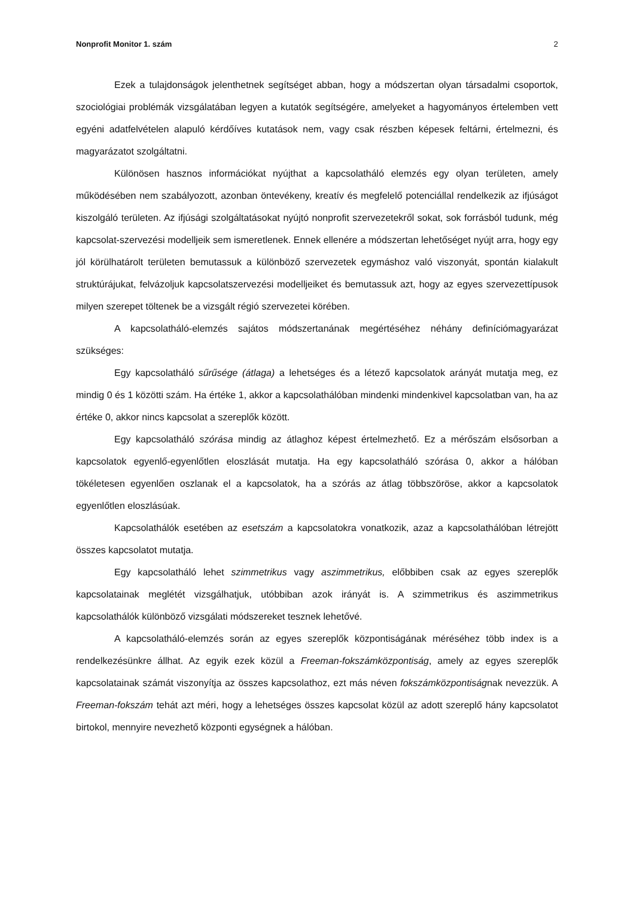Nonprofit Monitor 1. szám 2
Ezek a tulajdonságok jelenthetnek segítséget abban, hogy a módszertan olyan társadalmi csoportok, szociológiai problémák vizsgálatában legyen a kutatók segítségére, amelyeket a hagyományos értelemben vett egyéni adatfelvételen alapuló kérdőíves kutatások nem, vagy csak részben képesek feltárni, értelmezni, és magyarázatot szolgáltatni.
Különösen hasznos információkat nyújthat a kapcsolatháló elemzés egy olyan területen, amely működésében nem szabályozott, azonban öntevékeny, kreatív és megfelelő potenciállal rendelkezik az ifjúságot kiszolgáló területen. Az ifjúsági szolgáltatásokat nyújtó nonprofit szervezetekről sokat, sok forrásból tudunk, még kapcsolat-szervezési modelljeik sem ismeretlenek. Ennek ellenére a módszertan lehetőséget nyújt arra, hogy egy jól körülhatárolt területen bemutassuk a különböző szervezetek egymáshoz való viszonyát, spontán kialakult struktúrájukat, felvázoljuk kapcsolatszervezési modelljeiket és bemutassuk azt, hogy az egyes szervezettípusok milyen szerepet töltenek be a vizsgált régió szervezetei körében.
A kapcsolatháló-elemzés sajátos módszertanának megértéséhez néhány definíciómagyarázat szükséges:
Egy kapcsolatháló sűrűsége (átlaga) a lehetséges és a létező kapcsolatok arányát mutatja meg, ez mindig 0 és 1 közötti szám. Ha értéke 1, akkor a kapcsolathálóban mindenki mindenkivel kapcsolatban van, ha az értéke 0, akkor nincs kapcsolat a szereplők között.
Egy kapcsolatháló szórása mindig az átlaghoz képest értelmezhető. Ez a mérőszám elsősorban a kapcsolatok egyenlő-egyenlőtlen eloszlását mutatja. Ha egy kapcsolatháló szórása 0, akkor a hálóban tökéletesen egyenlően oszlanak el a kapcsolatok, ha a szórás az átlag többszöröse, akkor a kapcsolatok egyenlőtlen eloszlásúak.
Kapcsolathálók esetében az esetszám a kapcsolatokra vonatkozik, azaz a kapcsolathálóban létrejött összes kapcsolatot mutatja.
Egy kapcsolatháló lehet szimmetrikus vagy aszimmetrikus, előbbiben csak az egyes szereplők kapcsolatainak meglétét vizsgálhatjuk, utóbbiban azok irányát is. A szimmetrikus és aszimmetrikus kapcsolathálók különböző vizsgálati módszereket tesznek lehetővé.
A kapcsolatháló-elemzés során az egyes szereplők központiságának méréséhez több index is a rendelkezésünkre állhat. Az egyik ezek közül a Freeman-fokszámközpontiság, amely az egyes szereplők kapcsolatainak számát viszonyítja az összes kapcsolathoz, ezt más néven fokszámközpontiságnak nevezzük. A Freeman-fokszám tehát azt méri, hogy a lehetséges összes kapcsolat közül az adott szereplő hány kapcsolatot birtokol, mennyire nevezhető központi egységnek a hálóban.